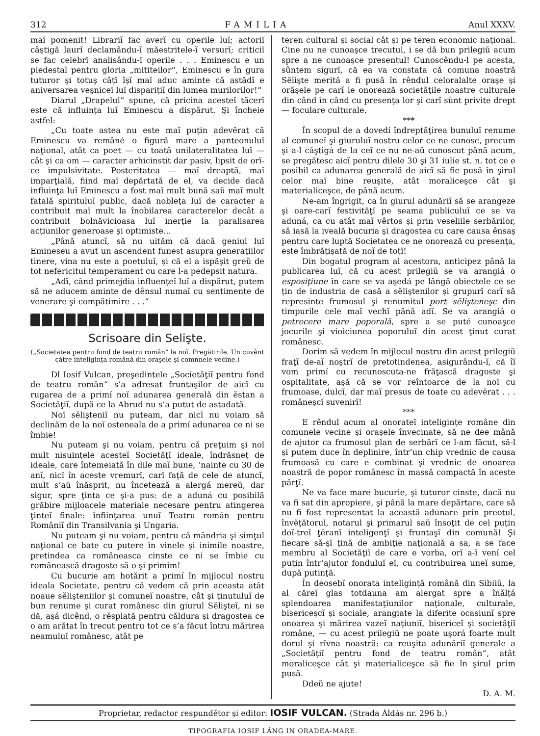312 FAMILIA Anul XXXV.
maĭ pomenit! Librariĭ fac averĭ cu operile luĭ; actoriĭ câştigă laurĭ declamându-ĭ măestritele-ĭ versurĭ; criticiĭ se fac celebrĭ analisându-ĭ operile . . . Eminescu e un piedestal pentru gloria „mititeilor“, Eminescu e în gura tuturor şi totuş câţĭ îşĭ maĭ aduc aminte că astădĭ e aniversarea veşniceĭ luĭ disparițiĭ din lumea murilorilor!“
Diarul „Drapelul“ spune, că pricina acesteĭ tăcerĭ este că influința luĭ Eminescu a dispărut. Şi încheie astfel:
„Cu toate astea nu este maĭ puţin adevĕrat că Eminescu va remâné o figură mare a panteonuluĭ naţional, atât ca poet — cu toată unilateralitatea luĭ — cât şi ca om — caracter arhicinstit dar pasiv, lipsit de orĭ-ce impulsivitate. Posteritatea — maĭ dreaptă, maĭ imparţială, fiind maĭ depărtată de el, va decide dacă influinţa luĭ Eminescu a fost maĭ mult bună saŭ maĭ mult fatală spirituluĭ public, dacă nobleţa luĭ de caracter a contribuit maĭ mult la înobilarea caracterelor decât a contribuit bolnăvicioasa luĭ inerţie la paralisarea acţiunilor generoase şi optimiste...
„Până atuncĭ, să nu uităm că dacă geniul luĭ Emineseu a avut un ascendent funest asupra generaţiilor tinere, vina nu este a poetuluĭ, şi că el a ispăşit greŭ de tot nefericitul temperament cu care l-a pedepsit natura.
„Adĭ, când primejdia influenţeĭ luĭ a dispărut, putem să ne aducem aminte de dênsul numaĭ cu sentimente de venerare şi compătimire . . .“
Scrisoare din Selişte.
(„Societatea pentru fond de teatru român“ la noĭ. Pregătirile. Un cuvênt către inteliginţa română din oraşele şi comnnele vecine.)
Dl Iosif Vulcan, preşedintele „Societăţiĭ pentru fond de teatru român“ s’a adresat fruntaşilor de aicĭ cu rugarea de a primí noĭ adunarea generală din ĕstan a Societăţiĭ, după ce la Abrud nu s’a putut de astadată.
Noĭ sĕlişteniĭ nu puteam, dar nicĭ nu voiam să declinăm de la noĭ osteneala de a primí adunarea ce ni se îmbie!
Nu puteam şi nu voiam, pentru că preţuim şi noĭ mult nisuinţele acesteĭ Societăţĭ ideale, îndrăsneţ de ideale, care întemeiată în dile maĭ bune, ’nainte cu 30 de anĭ, nicĭ în aceste vremurĭ, carĭ faţă de cele de atuncĭ, mult s’aŭ înăsprit, nu încetează a alergá mereŭ, dar sigur, spre ţinta ce şi-a pus: de a aduná cu posibilă grăbire mijloacele materiale necesare pentru atingerea ţinteĭ finale: înfiinţarea unuĭ Teatru român pentru Româniĭ din Transilvania şi Ungaria.
Nu puteam şi nu voiam, pentru că mândria şi simţul naţional ce bate cu putere în vinele şi inimile noastre, pretindea ca româneasca cinste ce ni se îmbie cu românească dragoste să o şi primim!
Cu bucurie am hotărit a primí în mijlocul nostru ideala Societate, pentru că vedem că prin aceasta atât noaue sĕlişteniilor şi comuneĭ noastre, cât şi ţinutuluĭ de bun renume şi curat românesc din giurul Sĕlişteĭ, ni se dă, aşá dicênd, o rĕsplată pentru căldura şi dragostea ce o am arătat în trecut pentru tot ce s’a făcut întru mărirea neamuluĭ românesc, atât pe
teren cultural şi social cât şi pe teren economic naţional. Cine nu ne cunoaşce trecutul, i se dă bun prilegiŭ acum spre a ne cunoaşce presentul! Cunoscêndu-l pe acesta, sûntem sigurĭ, că ea va constata că comuna noastră Sĕlişte merită a fi pusă în rêndul celoralalte oraşe şi orăşele pe carĭ le onorează societăţile noastre culturale din când în când cu presenţa lor şi carĭ sûnt privite drept — foculare culturale.
***
În scopul de a dovedí îndreptăţirea bunuluĭ renume al comuneĭ şi giuruluĭ nostru celor ce ne cunosc, precum şi a-l câştigá de la ceĭ ce nu ne-aŭ cunoscut până acum, se pregătesc aicĭ pentru dilele 30 şi 31 iulie st. n. tot ce e posibil ca adunarea generală de aicĭ să fie pusă în şirul celor maĭ bine reuşite, atât moraliceşce cât şi materialiceşce, de până acum.
Ne-am îngrigit, ca în giurul adunăriĭ să se arangeze şi oare-carĭ festivităţĭ pe seama publiculuĭ ce se va aduná, ca cu atât maĭ vêrtos şi prin veseliile serbărilor, să iasă la iveală bucuria şi dragostea cu care causa ênsaş pentru care luptă Societatea ce ne onorează cu presenţa, este îmbrăţişată de noĭ de toţĭ!
Din bogatul program al acestora, anticipez până la publicarea luĭ, că cu acest prilegiŭ se va arangiá o esposiţiune în care se va aşedá pe lângă obiectele ce se ţin de industria de casă a sĕliştenilor şi grupurĭ carĭ să represinte frumosul şi renumitul port sĕlişteneşc din timpurile cele maĭ vechĭ până adĭ. Se va arangiá o petrecere mare poporală, spre a se puté cunoaşce jocurile şi vioiciunea poporuluĭ din acest ţinut curat românesc.
Dorim să vedem în mijlocul nostru din acest prilegiŭ fraţĭ de-aĭ noştrĭ de pretotindenea, asigurându-ĭ, că îĭ vom primí cu recunoscuta-ne frăţască dragoste şi ospitalitate, aşá că se vor reîntoarce de la noĭ cu frumoase, dulcĭ, dar maĭ presus de toate cu adevĕrat . . . româneşcĭ suvenirĭ!
***
E rêndul acum al onorateĭ inteliginţe române din comunele vecine şi oraşele învecinate, să ne dee mână de ajutor ca frumosul plan de serbărĭ ce l-am făcut, să-l şi putem duce în deplinire, într’un chip vrednic de causa frumoasă cu care e combinat şi vrednic de onoarea noastră de popor românesc în massă compactă în aceste părţĭ.
Ne va face mare bucurie, şi tuturor cinste, dacă nu va fi sat din apropiere, şi până la mare depărtare, care să nu fi fost representat la această adunare prin preotul, învĕţătorul, notarul şi primarul saŭ însoţit de cel puţin doĭ-treĭ ţĕranĭ inteligenţĭ şi fruntaşĭ din comună! Şi fiecare să-şĭ ţină de ambiţie naţională a sa, a se face membru al Societăţiĭ de care e vorba, orĭ a-ĭ vení cel puţin într’ajutor fonduluĭ eĭ, cu contribuirea uneĭ sume, după putinţă.
În deosebĭ onorata inteliginţă română din Sibiiŭ, la al căreĭ glas totdauna am alergat spre a înălţá splendoarea manifestaţiunilor naţionale, culturale, bisericeşcĭ şi sociale, arangiate la diferite ocasiunĭ spre onoarea şi mărirea vazeĭ naţiuniĭ, bisericeĭ şi societăţiĭ române, — cu acest prilegiŭ ne poate uşorá foarte mult dorul şi rîvna noastră: ca reuşita adunăriĭ generale a „Societăţiĭ pentru fond de teatru român“, atât moraliceşce cât şi materialiceşce să fie în şirul prim pusă.
Ddeŭ ne ajute!
D. A. M.
Proprietar, redactor respundĕtor şi editor: IOSIF VULCAN. (Strada Áldás nr. 296 b.)
TIPOGRAFIA IOSIF LÁNG IN ORADEA-MARE.